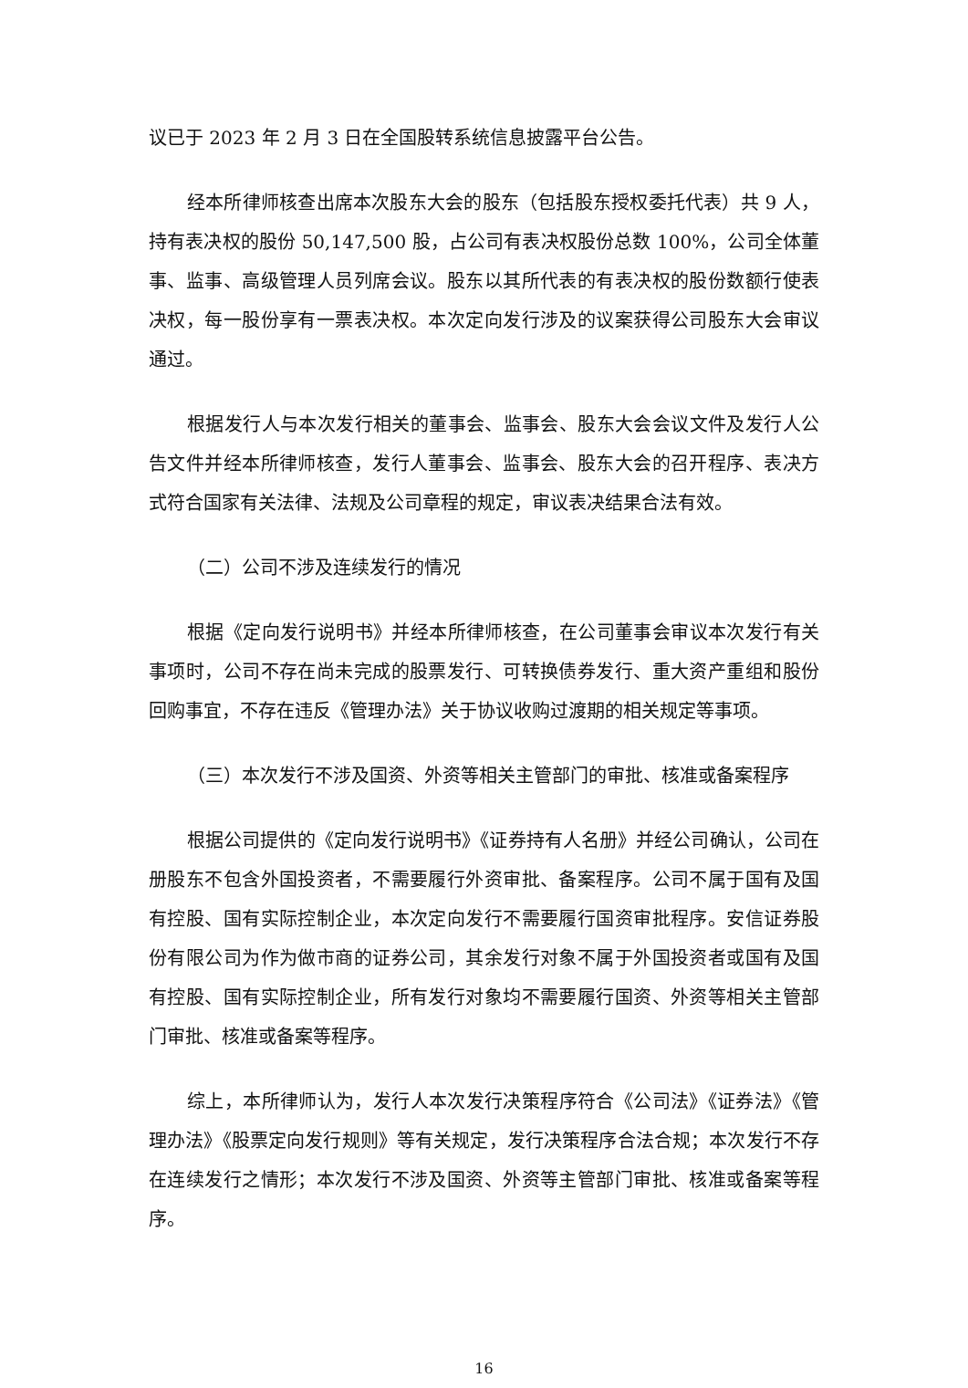议已于 2023 年 2 月 3 日在全国股转系统信息披露平台公告。
经本所律师核查出席本次股东大会的股东（包括股东授权委托代表）共 9 人，持有表决权的股份 50,147,500 股，占公司有表决权股份总数 100%，公司全体董事、监事、高级管理人员列席会议。股东以其所代表的有表决权的股份数额行使表决权，每一股份享有一票表决权。本次定向发行涉及的议案获得公司股东大会审议通过。
根据发行人与本次发行相关的董事会、监事会、股东大会会议文件及发行人公告文件并经本所律师核查，发行人董事会、监事会、股东大会的召开程序、表决方式符合国家有关法律、法规及公司章程的规定，审议表决结果合法有效。
（二）公司不涉及连续发行的情况
根据《定向发行说明书》并经本所律师核查，在公司董事会审议本次发行有关事项时，公司不存在尚未完成的股票发行、可转换债券发行、重大资产重组和股份回购事宜，不存在违反《管理办法》关于协议收购过渡期的相关规定等事项。
（三）本次发行不涉及国资、外资等相关主管部门的审批、核准或备案程序
根据公司提供的《定向发行说明书》《证券持有人名册》并经公司确认，公司在册股东不包含外国投资者，不需要履行外资审批、备案程序。公司不属于国有及国有控股、国有实际控制企业，本次定向发行不需要履行国资审批程序。安信证券股份有限公司为作为做市商的证券公司，其余发行对象不属于外国投资者或国有及国有控股、国有实际控制企业，所有发行对象均不需要履行国资、外资等相关主管部门审批、核准或备案等程序。
综上，本所律师认为，发行人本次发行决策程序符合《公司法》《证券法》《管理办法》《股票定向发行规则》等有关规定，发行决策程序合法合规；本次发行不存在连续发行之情形；本次发行不涉及国资、外资等主管部门审批、核准或备案等程序。
16